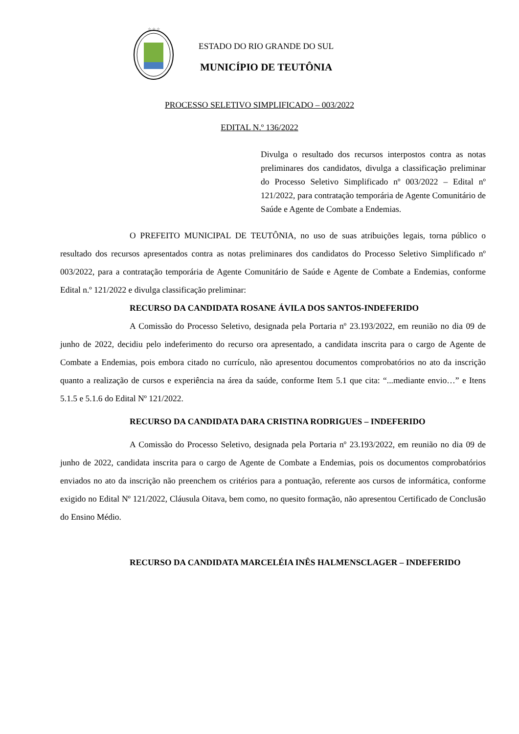☆ ☆ ☆
ESTADO DO RIO GRANDE DO SUL
MUNICÍPIO DE TEUTÔNIA
PROCESSO SELETIVO SIMPLIFICADO – 003/2022
EDITAL N.º 136/2022
Divulga o resultado dos recursos interpostos contra as notas preliminares dos candidatos, divulga a classificação preliminar do Processo Seletivo Simplificado nº 003/2022 – Edital nº 121/2022, para contratação temporária de Agente Comunitário de Saúde e Agente de Combate a Endemias.
O PREFEITO MUNICIPAL DE TEUTÔNIA, no uso de suas atribuições legais, torna público o resultado dos recursos apresentados contra as notas preliminares dos candidatos do Processo Seletivo Simplificado nº 003/2022, para a contratação temporária de Agente Comunitário de Saúde e Agente de Combate a Endemias, conforme Edital n.º 121/2022 e divulga classificação preliminar:
RECURSO DA CANDIDATA ROSANE ÁVILA DOS SANTOS-INDEFERIDO
A Comissão do Processo Seletivo, designada pela Portaria nº 23.193/2022, em reunião no dia 09 de junho de 2022, decidiu pelo indeferimento do recurso ora apresentado, a candidata inscrita para o cargo de Agente de Combate a Endemias, pois embora citado no currículo, não apresentou documentos comprobatórios no ato da inscrição quanto a realização de cursos e experiência na área da saúde, conforme Item 5.1 que cita: “...mediante envio…” e Itens 5.1.5 e 5.1.6 do Edital Nº 121/2022.
RECURSO DA CANDIDATA DARA CRISTINA RODRIGUES – INDEFERIDO
A Comissão do Processo Seletivo, designada pela Portaria nº 23.193/2022, em reunião no dia 09 de junho de 2022, candidata inscrita para o cargo de Agente de Combate a Endemias, pois os documentos comprobatórios enviados no ato da inscrição não preenchem os critérios para a pontuação, referente aos cursos de informática, conforme exigido no Edital Nº 121/2022, Cláusula Oitava, bem como, no quesito formação, não apresentou Certificado de Conclusão do Ensino Médio.
RECURSO DA CANDIDATA MARCELÉIA INÊS HALMENSCLAGER – INDEFERIDO